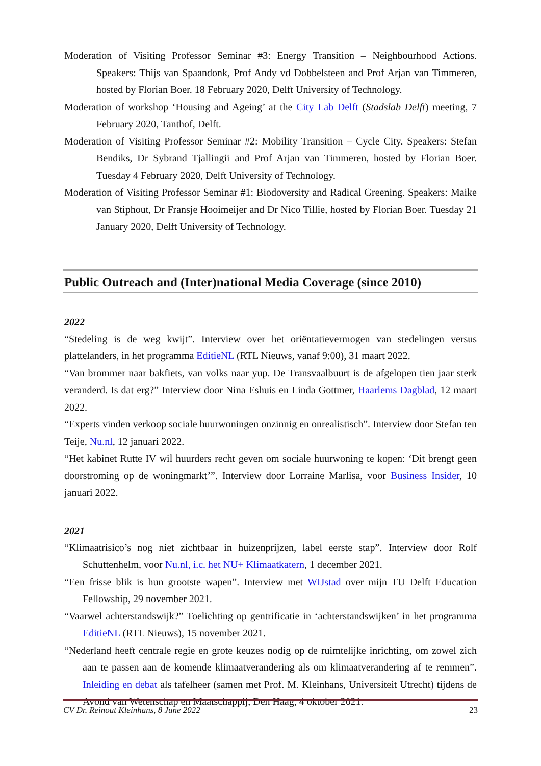Moderation of Visiting Professor Seminar #3: Energy Transition – Neighbourhood Actions. Speakers: Thijs van Spaandonk, Prof Andy vd Dobbelsteen and Prof Arjan van Timmeren, hosted by Florian Boer. 18 February 2020, Delft University of Technology.
Moderation of workshop ‘Housing and Ageing’ at the City Lab Delft (Stadslab Delft) meeting, 7 February 2020, Tanthof, Delft.
Moderation of Visiting Professor Seminar #2: Mobility Transition – Cycle City. Speakers: Stefan Bendiks, Dr Sybrand Tjallingii and Prof Arjan van Timmeren, hosted by Florian Boer. Tuesday 4 February 2020, Delft University of Technology.
Moderation of Visiting Professor Seminar #1: Biodoversity and Radical Greening. Speakers: Maike van Stiphout, Dr Fransje Hooimeijer and Dr Nico Tillie, hosted by Florian Boer. Tuesday 21 January 2020, Delft University of Technology.
Public Outreach and (Inter)national Media Coverage (since 2010)
2022
“Stedeling is de weg kwijt”. Interview over het oriëntatievermogen van stedelingen versus plattelanders, in het programma EditieNL (RTL Nieuws, vanaf 9:00), 31 maart 2022.
“Van brommer naar bakfiets, van volks naar yup. De Transvaalbuurt is de afgelopen tien jaar sterk veranderd. Is dat erg?” Interview door Nina Eshuis en Linda Gottmer, Haarlems Dagblad, 12 maart 2022.
“Experts vinden verkoop sociale huurwoningen onzinnig en onrealistisch”. Interview door Stefan ten Teije, Nu.nl, 12 januari 2022.
“Het kabinet Rutte IV wil huurders recht geven om sociale huurwoning te kopen: ‘Dit brengt geen doorstroming op de woningmarkt’”. Interview door Lorraine Marlisa, voor Business Insider, 10 januari 2022.
2021
“Klimaatrisico’s nog niet zichtbaar in huizenprijzen, label eerste stap”. Interview door Rolf Schuttenhelm, voor Nu.nl, i.c. het NU+ Klimaatkatern, 1 december 2021.
“Een frisse blik is hun grootste wapen”. Interview met WIJstad over mijn TU Delft Education Fellowship, 29 november 2021.
“Vaarwel achterstandswijk?” Toelichting op gentrificatie in ‘achterstandswijken’ in het programma EditieNL (RTL Nieuws), 15 november 2021.
“Nederland heeft centrale regie en grote keuzes nodig op de ruimtelijke inrichting, om zowel zich aan te passen aan de komende klimaatverandering als om klimaatverandering af te remmen”. Inleiding en debat als tafelheer (samen met Prof. M. Kleinhans, Universiteit Utrecht) tijdens de Avond van Wetenschap en Maatschappij, Den Haag, 4 oktober 2021.
CV Dr. Reinout Kleinhans, 8 June 2022 23